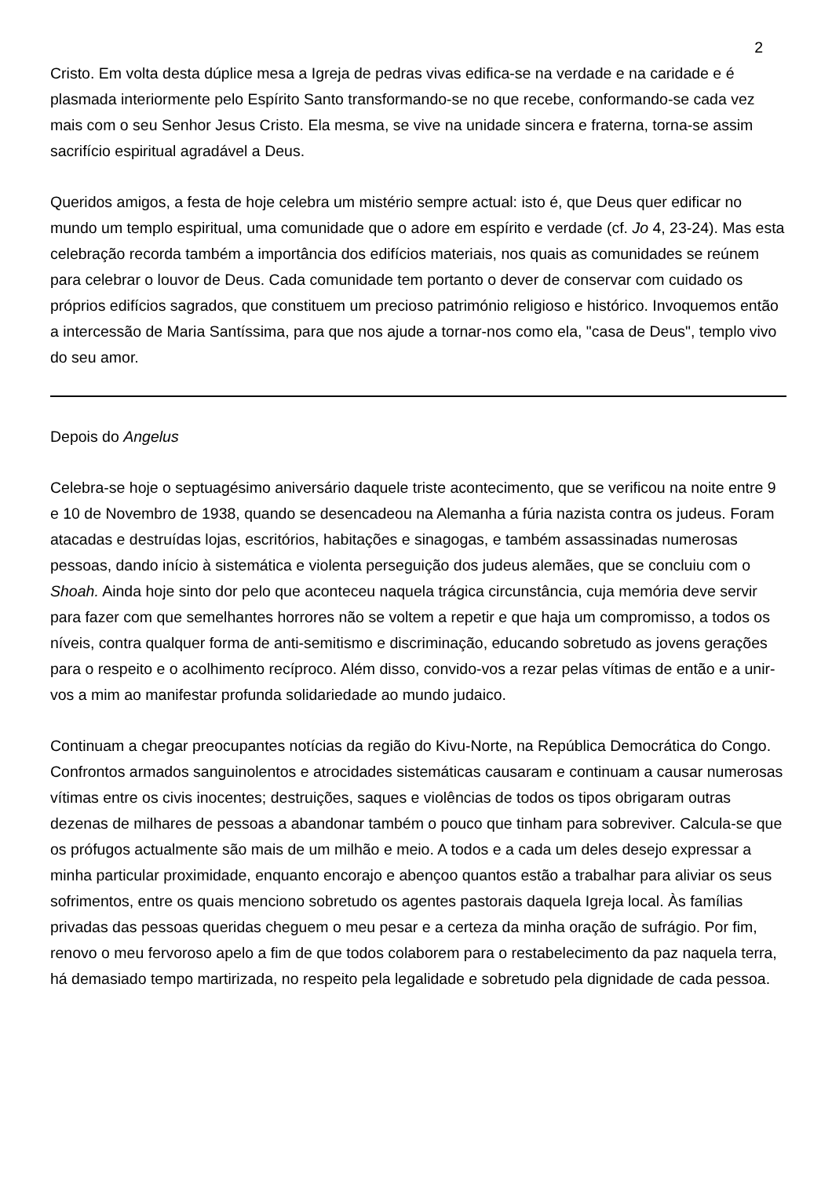2
Cristo. Em volta desta dúplice mesa a Igreja de pedras vivas edifica-se na verdade e na caridade e é plasmada interiormente pelo Espírito Santo transformando-se no que recebe, conformando-se cada vez mais com o seu Senhor Jesus Cristo. Ela mesma, se vive na unidade sincera e fraterna, torna-se assim sacrifício espiritual agradável a Deus.
Queridos amigos, a festa de hoje celebra um mistério sempre actual: isto é, que Deus quer edificar no mundo um templo espiritual, uma comunidade que o adore em espírito e verdade (cf. Jo 4, 23-24). Mas esta celebração recorda também a importância dos edifícios materiais, nos quais as comunidades se reúnem para celebrar o louvor de Deus. Cada comunidade tem portanto o dever de conservar com cuidado os próprios edifícios sagrados, que constituem um precioso património religioso e histórico. Invoquemos então a intercessão de Maria Santíssima, para que nos ajude a tornar-nos como ela, "casa de Deus", templo vivo do seu amor.
Depois do Angelus
Celebra-se hoje o septuagésimo aniversário daquele triste acontecimento, que se verificou na noite entre 9 e 10 de Novembro de 1938, quando se desencadeou na Alemanha a fúria nazista contra os judeus. Foram atacadas e destruídas lojas, escritórios, habitações e sinagogas, e também assassinadas numerosas pessoas, dando início à sistemática e violenta perseguição dos judeus alemães, que se concluiu com o Shoah. Ainda hoje sinto dor pelo que aconteceu naquela trágica circunstância, cuja memória deve servir para fazer com que semelhantes horrores não se voltem a repetir e que haja um compromisso, a todos os níveis, contra qualquer forma de anti-semitismo e discriminação, educando sobretudo as jovens gerações para o respeito e o acolhimento recíproco. Além disso, convido-vos a rezar pelas vítimas de então e a unir-vos a mim ao manifestar profunda solidariedade ao mundo judaico.
Continuam a chegar preocupantes notícias da região do Kivu-Norte, na República Democrática do Congo. Confrontos armados sanguinolentos e atrocidades sistemáticas causaram e continuam a causar numerosas vítimas entre os civis inocentes; destruições, saques e violências de todos os tipos obrigaram outras dezenas de milhares de pessoas a abandonar também o pouco que tinham para sobreviver. Calcula-se que os prófugos actualmente são mais de um milhão e meio. A todos e a cada um deles desejo expressar a minha particular proximidade, enquanto encorajo e abençoo quantos estão a trabalhar para aliviar os seus sofrimentos, entre os quais menciono sobretudo os agentes pastorais daquela Igreja local. Às famílias privadas das pessoas queridas cheguem o meu pesar e a certeza da minha oração de sufrágio. Por fim, renovo o meu fervoroso apelo a fim de que todos colaborem para o restabelecimento da paz naquela terra, há demasiado tempo martirizada, no respeito pela legalidade e sobretudo pela dignidade de cada pessoa.